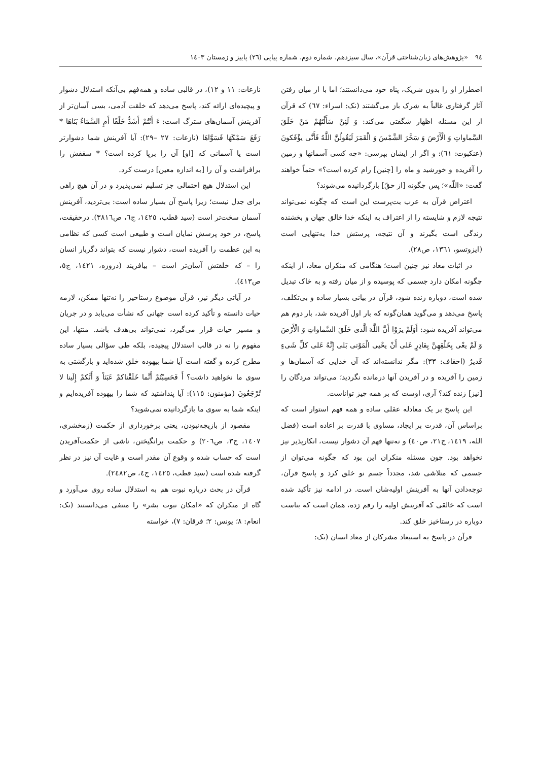٩٤ «پژوهش‌های زبان‌شناختی قرآن»، سال سیزدهم، شماره دوم، شماره پیاپی (٢٦) پاییز و زمستان ١٤٠٣
اضطرار او را بدون شریک، پناه خود می‌دانستند؛ اما با از میان رفتن آثار گرفتاری غالباً به شرک باز می‌گشتند (نک: اسراء: ٦٧) که قرآن از این مسئله اظهار شگفتی می‌کند: وَ لَئِنْ سَأَلْتَهُمْ مَنْ خَلَقَ السَّماواتِ وَ الْأَرْضَ وَ سَخَّرَ الشَّمْسَ وَ الْقَمَرَ لَيَقُولُنَّ اللَّهُ فَأَنَّى يؤْفَكونَ (عنکبوت: ٦١): و اگر از ایشان بپرسی: «چه کسی آسمانها و زمین را آفریده و خورشید و ماه را [چنین] رام کرده است؟» حتماً خواهند گفت: «اللّه»؛ پس چگونه [از حقّ] بازگردانیده می‌شوند؟
اعتراض قرآن به عرب بت‌پرست این است که چگونه نمی‌تواند نتیجه لازم و شایسته را از اعتراف به اینکه خدا خالق جهان و بخشنده زندگی است بگیرند و آن نتیجه، پرستش خدا به‌تنهایی است (ایزوتسو، ١٣٦١، ص٢٨).
در اثبات معاد نیز چنین است؛ هنگامی که منکران معاد، از اینکه چگونه امکان دارد جسمی که پوسیده و از میان رفته و به خاک تبدیل شده است، دوباره زنده شود، قرآن در بیانی بسیار ساده و بی‌تکلف، پاسخ می‌دهد و می‌گوید همان‌گونه که بار اول آفریده شد، بار دوم هم می‌تواند آفریده شود: أَوَلَمْ يرَوْا أَنَّ اللَّهَ الَّذی خَلَقَ السَّماواتِ وَ الْأَرْضَ وَ لَمْ يعْی بِخَلْقِهِنَّ بِقادِرٍ عَلی أَنْ يحْيی الْمَوْتی بَلی إِنَّهُ عَلی كلِّ شَیءٍ قَديرٌ (احقاف: ٣٣): مگر ندانسته‌اند که آن خدایی که آسمان‌ها و زمین را آفریده و در آفریدن آنها درمانده نگردید؛ می‌تواند مردگان را [نیز] زنده کند؟ آری، اوست که بر همه چیز تواناست.
این پاسخ بر یک معادله عقلی ساده و همه فهم استوار است که براساس آن، قدرت بر ایجاد، مساوی با قدرت بر اعاده است (فضل الله، ١٤١٩، ج٢١، ص٤٠) و نه‌تنها فهم آن دشوار نیست، انکارپذیر نیز نخواهد بود. چون مسئله منکران این بود که چگونه می‌توان از جسمی که متلاشی شد، مجدداً جسم نو خلق کرد و پاسخ قرآن، توجه‌دادن آنها به آفرینش اولیه‌شان است. در ادامه نیز تأکید شده است که خالقی که آفرینش اولیه را رقم زده، همان است که بناست دوباره در رستاخیز خلق کند.
قرآن در پاسخ به استبعاد مشرکان از معاد انسان (نک:
نازعات: ١١ و ١٢)، در قالبی ساده و همه‌فهم بی‌آنکه استدلال دشوار و پیچیده‌ای ارائه کند، پاسخ می‌دهد که خلقت آدمی، بسی آسان‌تر از آفرینش آسمان‌های سترگ است: ءَ أَنْتُمْ أَشَدُّ خَلْقًا أَمِ السَّمَاءُ بَنَاهَا * رَفَعَ سَمْكَهَا فَسَوَّاهَا (نازعات: ٢٧ –٢٩): آیا آفرینش شما دشوارتر است یا آسمانی که [او] آن را برپا کرده است؟ * سقفش را برافراشت و آن را [به اندازه معین] درست کرد.
این استدلال هیچ احتمالی جز تسلیم نمی‌پذیرد و در آن هیچ راهی برای جدل نیست؛ زیرا پاسخ آن بسیار ساده است: بی‌تردید، آفرینش آسمان سخت‌تر است (سید قطب، ١٤٢٥، ج٦، ص٣٨١٦). درحقیقت، پاسخ، در خود پرسش نمایان است و طبیعی است کسی که نظامی به این عظمت را آفریده است، دشوار نیست که بتواند دگربار انسان را – که خلقتش آسان‌تر است – بیافریند (دروزه، ١٤٢١، ج٥، ص٤١٣).
در آیاتی دیگر نیز، قرآن موضوع رستاخیز را نه‌تنها ممکن، لازمه حیات دانسته و تأکید کرده است جهانی که نشأت می‌یابد و در جریان و مسیر حیات قرار می‌گیرد، نمی‌تواند بی‌هدف باشد. منتها، این مفهوم را نه در قالب استدلال پیچیده، بلکه طی سؤالی بسیار ساده مطرح کرده و گفته است آیا شما بیهوده خلق شده‌اید و بازگشتی به سوی ما نخواهید داشت؟ أَ فَحَسِبْتُمْ أَنَّما خَلَقْناكمْ عَبَثاً وَ أَنَّكمْ إِلَينا لا تُرْجَعُونَ (مؤمنون: ١١٥): آیا پنداشتید که شما را بیهوده آفریده‌ایم و اینکه شما به سوی ما بازگردانیده نمی‌شوید؟
مقصود از بازیچه‌نبودن، یعنی برخورداری از حکمت (زمخشری، ١٤٠٧، ج٣، ص٢٠٦) و حکمت برانگیختن، ناشی از حکمت‌آفریدن است که حساب شده و وقوع آن مقدر است و غایت آن نیز در نظر گرفته شده است (سید قطب، ١٤٢٥، ج٤، ص٢٤٨٢).
قرآن در بحث درباره نبوت هم به استدلال ساده روی می‌آورد و گاه از منکران که «امکان نبوت بشر» را منتفی می‌دانستند (نک: انعام: ٨؛ یونس: ٢؛ فرقان: ٧)، خواسته